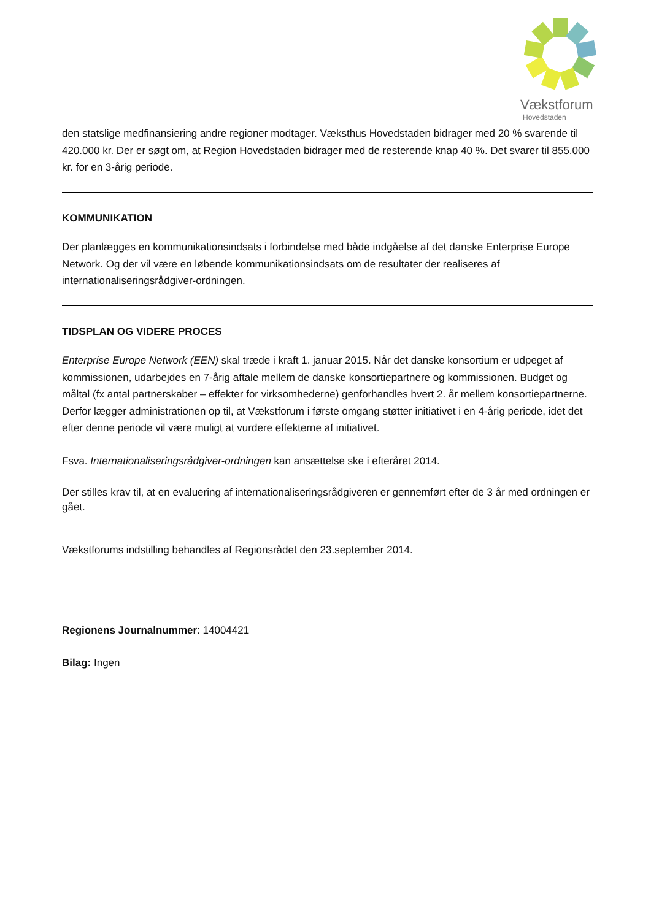Vækstforum
Hovedstaden
den statslige medfinansiering andre regioner modtager. Væksthus Hovedstaden bidrager med 20 % svarende til 420.000 kr. Der er søgt om, at Region Hovedstaden bidrager med de resterende knap 40 %. Det svarer til 855.000 kr. for en 3-årig periode.
KOMMUNIKATION
Der planlægges en kommunikationsindsats i forbindelse med både indgåelse af det danske Enterprise Europe Network. Og der vil være en løbende kommunikationsindsats om de resultater der realiseres af internationaliseringsrådgiver-ordningen.
TIDSPLAN OG VIDERE PROCES
Enterprise Europe Network (EEN) skal træde i kraft 1. januar 2015. Når det danske konsortium er udpeget af kommissionen, udarbejdes en 7-årig aftale mellem de danske konsortiepartnere og kommissionen. Budget og måltal (fx antal partnerskaber – effekter for virksomhederne) genforhandles hvert 2. år mellem konsortiepartnerne. Derfor lægger administrationen op til, at Vækstforum i første omgang støtter initiativet i en 4-årig periode, idet det efter denne periode vil være muligt at vurdere effekterne af initiativet.
Fsva. Internationaliseringsrådgiver-ordningen kan ansættelse ske i efteråret 2014.
Der stilles krav til, at en evaluering af internationaliseringsrådgiveren er gennemført efter de 3 år med ordningen er gået.
Vækstforums indstilling behandles af Regionsrådet den 23.september 2014.
Regionens Journalnummer: 14004421
Bilag: Ingen